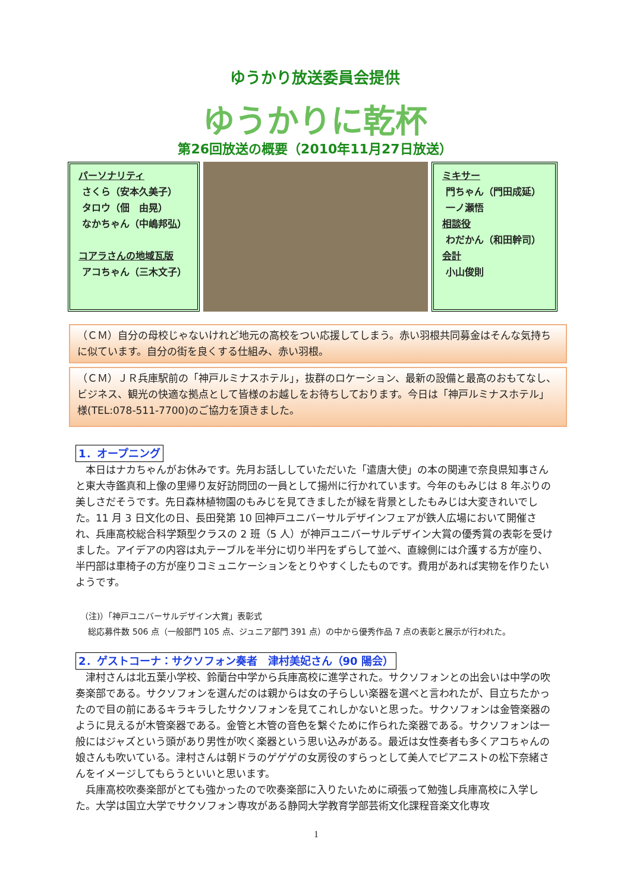ゆうかり放送委員会提供
ゆうかりに乾杯
第26回放送の概要（2010年11月27日放送）
パーソナリティ
さくら（安本久美子）
タロウ（佃　由晃）
なかちゃん（中嶋邦弘）
コアラさんの地域瓦版
アコちゃん（三木文子）
ミキサー
門ちゃん（門田成延）
一ノ瀬悟
相談役
わだかん（和田幹司）
会計
小山俊則
（ＣＭ）自分の母校じゃないけれど地元の高校をつい応援してしまう。赤い羽根共同募金はそんな気持ちに似ています。自分の街を良くする仕組み、赤い羽根。
（ＣＭ）ＪＲ兵庫駅前の「神戸ルミナスホテル」，抜群のロケーション、最新の設備と最高のおもてなし、ビジネス、観光の快適な拠点として皆様のお越しをお待ちしております。今日は「神戸ルミナスホテル」様(TEL:078-511-7700)のご協力を頂きました。
1．オープニング
本日はナカちゃんがお休みです。先月お話ししていただいた「遣唐大使」の本の関連で奈良県知事さんと東大寺鑑真和上像の里帰り友好訪問団の一員として揚州に行かれています。今年のもみじは 8 年ぶりの美しさだそうです。先日森林植物園のもみじを見てきましたが緑を背景としたもみじは大変きれいでした。11 月 3 日文化の日、長田発第 10 回神戸ユニバーサルデザインフェアが鉄人広場において開催され、兵庫高校総合科学類型クラスの 2 班（5 人）が神戸ユニバーサルデザイン大賞の優秀賞の表彰を受けました。アイデアの内容は丸テーブルを半分に切り半円をずらして並べ、直線側には介護する方が座り、半円部は車椅子の方が座りコミュニケーションをとりやすくしたものです。費用があれば実物を作りたいようです。
（注)）「神戸ユニバーサルデザイン大賞」表彰式
総応募件数 506 点（一般部門 105 点、ジュニア部門 391 点）の中から優秀作品 7 点の表彰と展示が行われた。
2．ゲストコーナ：サクソフォン奏者　津村美妃さん（90 陽会）
津村さんは北五葉小学校、鈴蘭台中学から兵庫高校に進学された。サクソフォンとの出会いは中学の吹奏楽部である。サクソフォンを選んだのは親からは女の子らしい楽器を選べと言われたが、目立ちたかったので目の前にあるキラキラしたサクソフォンを見てこれしかないと思った。サクソフォンは金管楽器のように見えるが木管楽器である。金管と木管の音色を繋ぐために作られた楽器である。サクソフォンは一般にはジャズという頭があり男性が吹く楽器という思い込みがある。最近は女性奏者も多くアコちゃんの娘さんも吹いている。津村さんは朝ドラのゲゲゲの女房役のすらっとして美人でピアニストの松下奈緒さんをイメージしてもらうといいと思います。
兵庫高校吹奏楽部がとても強かったので吹奏楽部に入りたいために頑張って勉強し兵庫高校に入学した。大学は国立大学でサクソフォン専攻がある静岡大学教育学部芸術文化課程音楽文化専攻
1